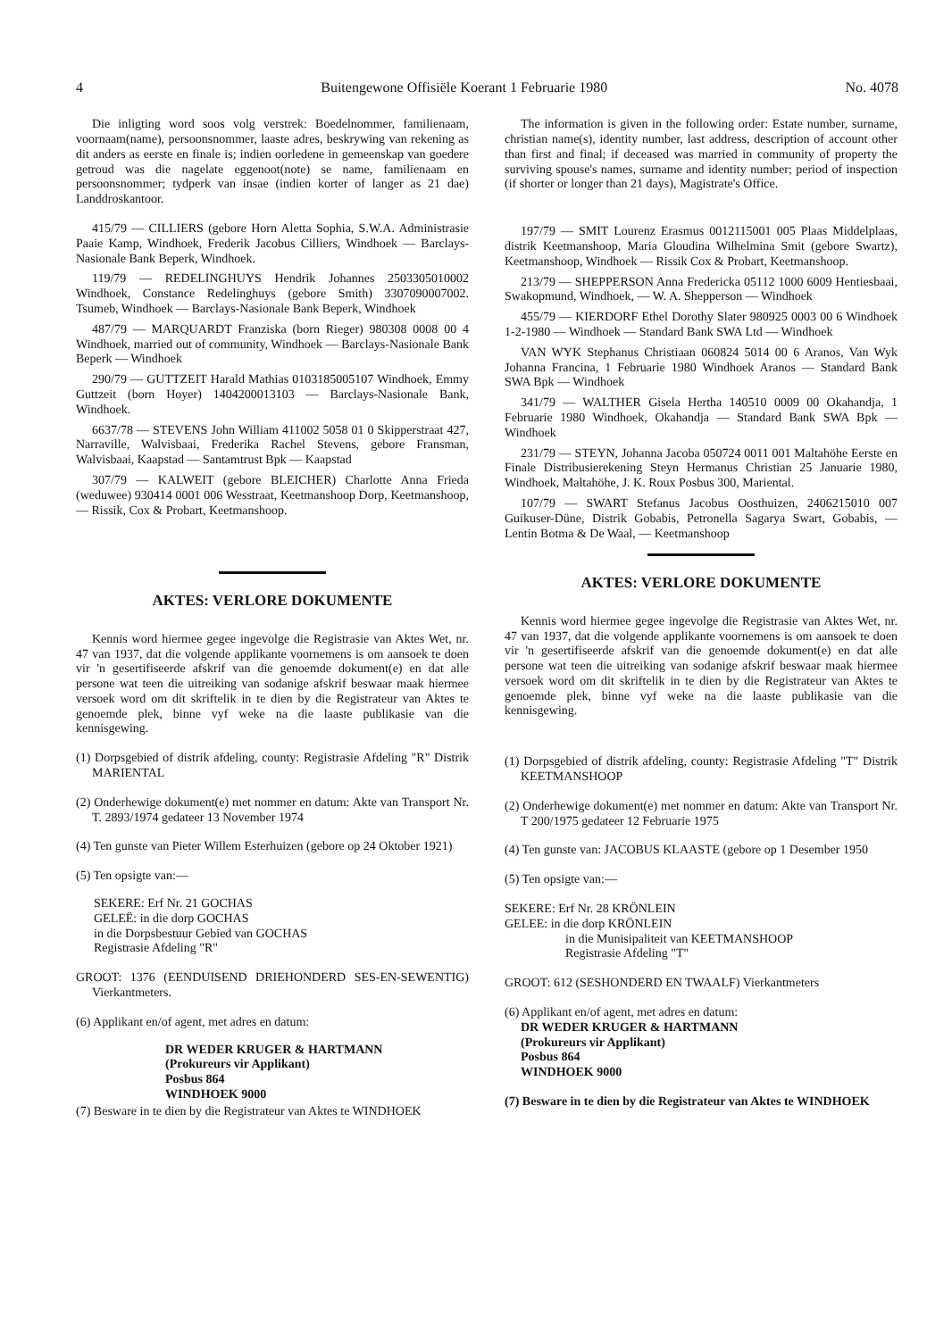4 Buitengewone Offisiële Koerant 1 Februarie 1980 No. 4078
Die inligting word soos volg verstrek: Boedelnommer, familienaam, voornaam(name), persoonsnommer, laaste adres, beskrywing van rekening as dit anders as eerste en finale is; indien oorledene in gemeenskap van goedere getroud was die nagelate eggenoot(note) se name, familienaam en persoonsnommer; tydperk van insae (indien korter of langer as 21 dae) Landdroskantoor.
415/79 — CILLIERS (gebore Horn Aletta Sophia, S.W.A. Administrasie Paaie Kamp, Windhoek, Frederik Jacobus Cilliers, Windhoek — Barclays-Nasionale Bank Beperk, Windhoek.
119/79 — REDELINGHUYS Hendrik Johannes 2503305010002 Windhoek, Constance Redelinghuys (gebore Smith) 3307090007002. Tsumeb, Windhoek — Barclays-Nasionale Bank Beperk, Windhoek
487/79 — MARQUARDT Franziska (born Rieger) 980308 0008 00 4 Windhoek, married out of community, Windhoek — Barclays-Nasionale Bank Beperk — Windhoek
290/79 — GUTTZEIT Harald Mathias 0103185005107 Windhoek, Emmy Guttzeit (born Hoyer) 1404200013103 — Barclays-Nasionale Bank, Windhoek.
6637/78 — STEVENS John William 411002 5058 01 0 Skipperstraat 427, Narraville, Walvisbaai, Frederika Rachel Stevens, gebore Fransman, Walvisbaai, Kaapstad — Santamtrust Bpk — Kaapstad
307/79 — KALWEIT (gebore BLEICHER) Charlotte Anna Frieda (weduwee) 930414 0001 006 Wesstraat, Keetmanshoop Dorp, Keetmanshoop, — Rissik, Cox & Probart, Keetmanshoop.
AKTES: VERLORE DOKUMENTE
Kennis word hiermee gegee ingevolge die Registrasie van Aktes Wet, nr. 47 van 1937, dat die volgende applikante voornemens is om aansoek te doen vir 'n gesertifiseerde afskrif van die genoemde dokument(e) en dat alle persone wat teen die uitreiking van sodanige afskrif beswaar maak hiermee versoek word om dit skriftelik in te dien by die Registrateur van Aktes te genoemde plek, binne vyf weke na die laaste publikasie van die kennisgewing.
(1) Dorpsgebied of distrik afdeling, county: Registrasie Afdeling "R" Distrik MARIENTAL
(2) Onderhewige dokument(e) met nommer en datum: Akte van Transport Nr. T. 2893/1974 gedateer 13 November 1974
(4) Ten gunste van Pieter Willem Esterhuizen (gebore op 24 Oktober 1921)
(5) Ten opsigte van:—
SEKERE: Erf Nr. 21 GOCHAS
GELEË: in die dorp GOCHAS
in die Dorpsbestuur Gebied van GOCHAS
Registrasie Afdeling "R"
GROOT: 1376 (EENDUISEND DRIEHONDERD SES-EN-SEWENTIG) Vierkantmeters.
(6) Applikant en/of agent, met adres en datum:
DR WEDER KRUGER & HARTMANN
(Prokureurs vir Applikant)
Posbus 864
WINDHOEK 9000
(7) Besware in te dien by die Registrateur van Aktes te WINDHOEK
The information is given in the following order: Estate number, surname, christian name(s), identity number, last address, description of account other than first and final; if deceased was married in community of property the surviving spouse's names, surname and identity number; period of inspection (if shorter or longer than 21 days), Magistrate's Office.
197/79 — SMIT Lourenz Erasmus 0012115001 005 Plaas Middelplaas, distrik Keetmanshoop, Maria Gloudina Wilhelmina Smit (gebore Swartz), Keetmanshoop, Windhoek — Rissik Cox & Probart, Keetmanshoop.
213/79 — SHEPPERSON Anna Fredericka 05112 1000 6009 Hentiesbaai, Swakopmund, Windhoek, — W. A. Shepperson — Windhoek
455/79 — KIERDORF Ethel Dorothy Slater 980925 0003 00 6 Windhoek 1-2-1980 — Windhoek — Standard Bank SWA Ltd — Windhoek
VAN WYK Stephanus Christiaan 060824 5014 00 6 Aranos, Van Wyk Johanna Francina, 1 Februarie 1980 Windhoek Aranos — Standard Bank SWA Bpk — Windhoek
341/79 — WALTHER Gisela Hertha 140510 0009 00 Okahandja, 1 Februarie 1980 Windhoek, Okahandja — Standard Bank SWA Bpk — Windhoek
231/79 — STEYN, Johanna Jacoba 050724 0011 001 Maltahöhe Eerste en Finale Distribusierekening Steyn Hermanus Christian 25 Januarie 1980, Windhoek, Maltahöhe, J. K. Roux Posbus 300, Mariental.
107/79 — SWART Stefanus Jacobus Oosthuizen, 2406215010 007 Guikuser-Düne, Distrik Gobabis, Petronella Sagarya Swart, Gobabis, — Lentin Botma & De Waal, — Keetmanshoop
AKTES: VERLORE DOKUMENTE
Kennis word hiermee gegee ingevolge die Registrasie van Aktes Wet, nr. 47 van 1937, dat die volgende applikante voornemens is om aansoek te doen vir 'n gesertifiseerde afskrif van die genoemde dokument(e) en dat alle persone wat teen die uitreiking van sodanige afskrif beswaar maak hiermee versoek word om dit skriftelik in te dien by die Registrateur van Aktes te genoemde plek, binne vyf weke na die laaste publikasie van die kennisgewing.
(1) Dorpsgebied of distrik afdeling, county: Registrasie Afdeling "T" Distrik KEETMANSHOOP
(2) Onderhewige dokument(e) met nommer en datum: Akte van Transport Nr. T 200/1975 gedateer 12 Februarie 1975
(4) Ten gunste van: JACOBUS KLAASTE (gebore op 1 Desember 1950
(5) Ten opsigte van:—
SEKERE: Erf Nr. 28 KRÖNLEIN
GELEE: in die dorp KRÖNLEIN
in die Munisipaliteit van KEETMANSHOOP
Registrasie Afdeling "T"
GROOT: 612 (SESHONDERD EN TWAALF) Vierkantmeters
(6) Applikant en/of agent, met adres en datum:
DR WEDER KRUGER & HARTMANN
(Prokureurs vir Applikant)
Posbus 864
WINDHOEK 9000
(7) Besware in te dien by die Registrateur van Aktes te WINDHOEK